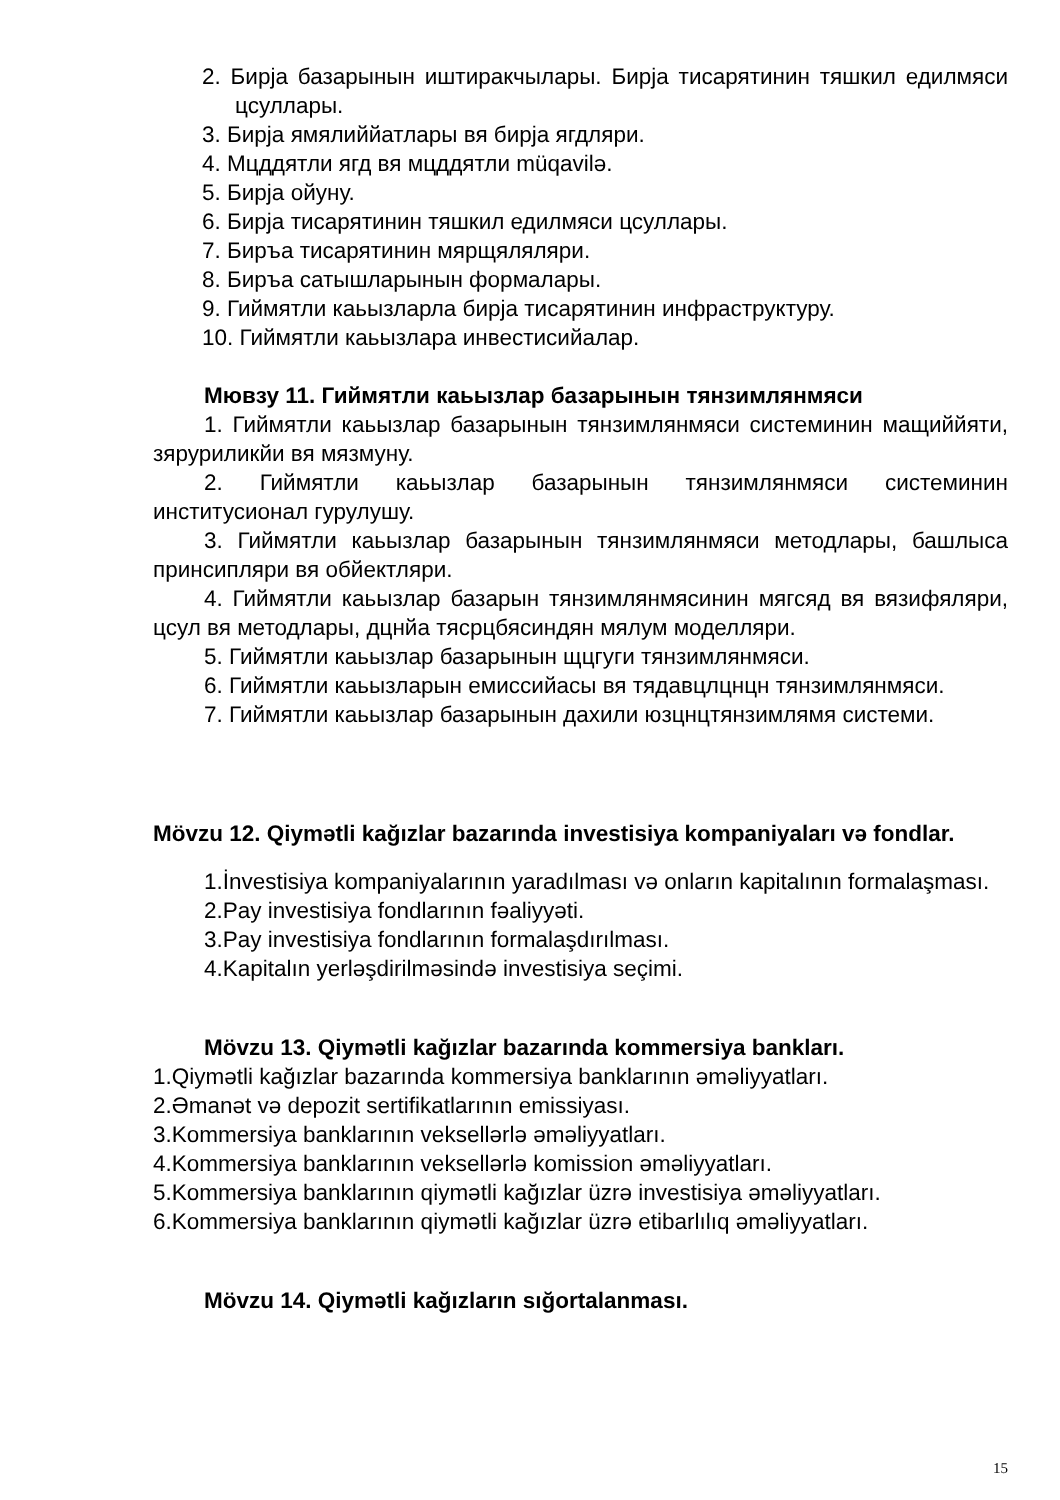2. Бирја базарынын иштиракчылары. Бирја тисарятинин тяшкил едилмяси цсуллары.
3. Бирја ямялиййатлары вя бирја ягдляри.
4. Мцддятли ягд вя мцддятли müqavilə.
5. Бирја ойуну.
6. Бирја тисарятинин тяшкил едилмяси цсуллары.
7. Биръа тисарятинин мярщяляляри.
8. Биръа сатышларынын формалары.
9. Гиймятли каьызларла бирја тисарятинин инфраструктуру.
10. Гиймятли каьызлара инвестисийалар.
Мювзу 11. Гиймятли каьызлар базарынын тянзимлянмяси
1. Гиймятли каьызлар базарынын тянзимлянмяси системинин мащиййяти, зяруриликйи вя мязмуну.
2. Гиймятли каьызлар базарынын тянзимлянмяси системинин институсионал гурулушу.
3. Гиймятли каьызлар базарынын тянзимлянмяси методлары, башлыса принсипляри вя обйектляри.
4. Гиймятли каьызлар базарын тянзимлянмясинин мягсяд вя вязифяляри, цсул вя методлары, дцнйа тясрцбясиндян мялум моделляри.
5. Гиймятли каьызлар базарынын щцгуги тянзимлянмяси.
6. Гиймятли каьызларын емиссийасы вя тядавцлцнцн тянзимлянмяси.
7. Гиймятли каьызлар базарынын дахили юзцнцтянзимлямя системи.
Mövzu 12. Qiymətli kağızlar bazarında investisiya kompaniyaları və fondlar.
1.İnvestisiya kompaniyalarının yaradılması və onların kapitalının formalaşması.
2.Pay investisiya fondlarının fəaliyyəti.
3.Pay investisiya fondlarının formalaşdırılması.
4.Kapitalın yerləşdirilməsində investisiya seçimi.
Mövzu 13. Qiymətli kağızlar bazarında kommersiya bankları.
1.Qiymətli kağızlar bazarında kommersiya banklarının əməliyyatları.
2.Əmanət və depozit sertifikatlarının emissiyası.
3.Kommersiya banklarının veksellərlə əməliyyatları.
4.Kommersiya banklarının veksellərlə komission əməliyyatları.
5.Kommersiya banklarının qiymətli kağızlar üzrə investisiya əməliyyatları.
6.Kommersiya banklarının qiymətli kağızlar üzrə etibarlılıq əməliyyatları.
Mövzu 14. Qiymətli kağızların sığortalanması.
15